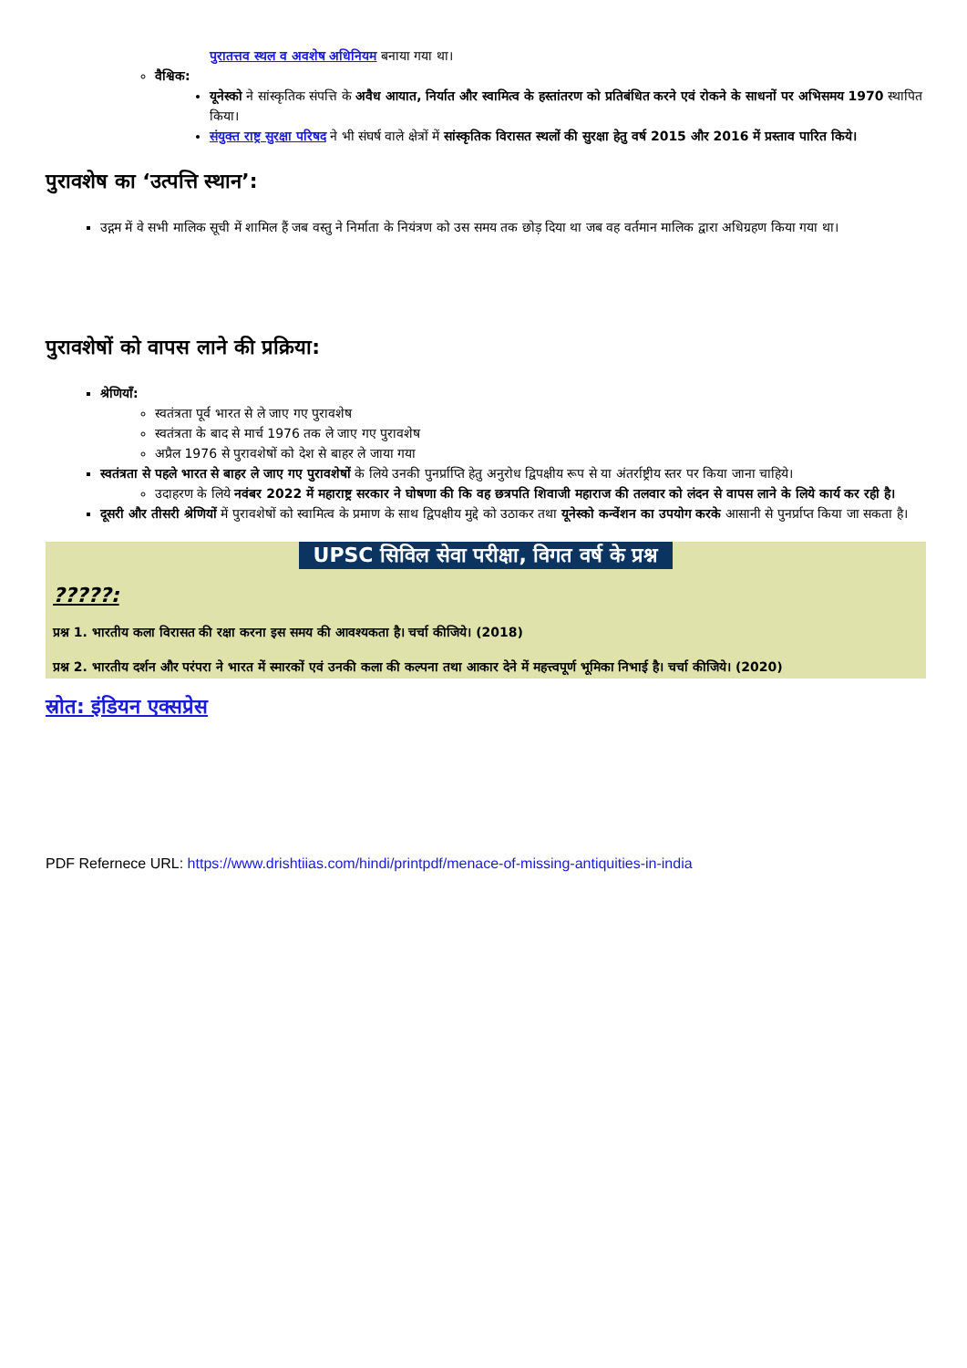पुरातत्तव स्थल व अवशेष अधिनियम बनाया गया था।
वैश्विक:
यूनेस्को ने सांस्कृतिक संपत्ति के अवैध आयात, निर्यात और स्वामित्व के हस्तांतरण को प्रतिबंधित करने एवं रोकने के साधनों पर अभिसमय 1970 स्थापित किया।
संयुक्त राष्ट्र सुरक्षा परिषद ने भी संघर्ष वाले क्षेत्रों में सांस्कृतिक विरासत स्थलों की सुरक्षा हेतु वर्ष 2015 और 2016 में प्रस्ताव पारित किये।
पुरावशेष का ‘उत्पत्ति स्थान’:
उद्गम में वे सभी मालिक सूची में शामिल हैं जब वस्तु ने निर्माता के नियंत्रण को उस समय तक छोड़ दिया था जब वह वर्तमान मालिक द्वारा अधिग्रहण किया गया था।
पुरावशेषों को वापस लाने की प्रक्रिया:
श्रेणियाँ:
स्वतंत्रता पूर्व भारत से ले जाए गए पुरावशेष
स्वतंत्रता के बाद से मार्च 1976 तक ले जाए गए पुरावशेष
अप्रैल 1976 से पुरावशेषों को देश से बाहर ले जाया गया
स्वतंत्रता से पहले भारत से बाहर ले जाए गए पुरावशेषों के लिये उनकी पुनर्प्राप्ति हेतु अनुरोध द्विपक्षीय रूप से या अंतर्राष्ट्रीय स्तर पर किया जाना चाहिये।
उदाहरण के लिये नवंबर 2022 में महाराष्ट्र सरकार ने घोषणा की कि वह छत्रपति शिवाजी महाराज की तलवार को लंदन से वापस लाने के लिये कार्य कर रही है।
दूसरी और तीसरी श्रेणियों में पुरावशेषों को स्वामित्व के प्रमाण के साथ द्विपक्षीय मुद्दे को उठाकर तथा यूनेस्को कन्वेंशन का उपयोग करके आसानी से पुनर्प्राप्त किया जा सकता है।
UPSC सिविल सेवा परीक्षा, विगत वर्ष के प्रश्न
?????:
प्रश्न 1. भारतीय कला विरासत की रक्षा करना इस समय की आवश्यकता है। चर्चा कीजिये। (2018)
प्रश्न 2. भारतीय दर्शन और परंपरा ने भारत में स्मारकों एवं उनकी कला की कल्पना तथा आकार देने में महत्त्वपूर्ण भूमिका निभाई है। चर्चा कीजिये। (2020)
स्रोत: इंडियन एक्सप्रेस
PDF Refernece URL: https://www.drishtiias.com/hindi/printpdf/menace-of-missing-antiquities-in-india